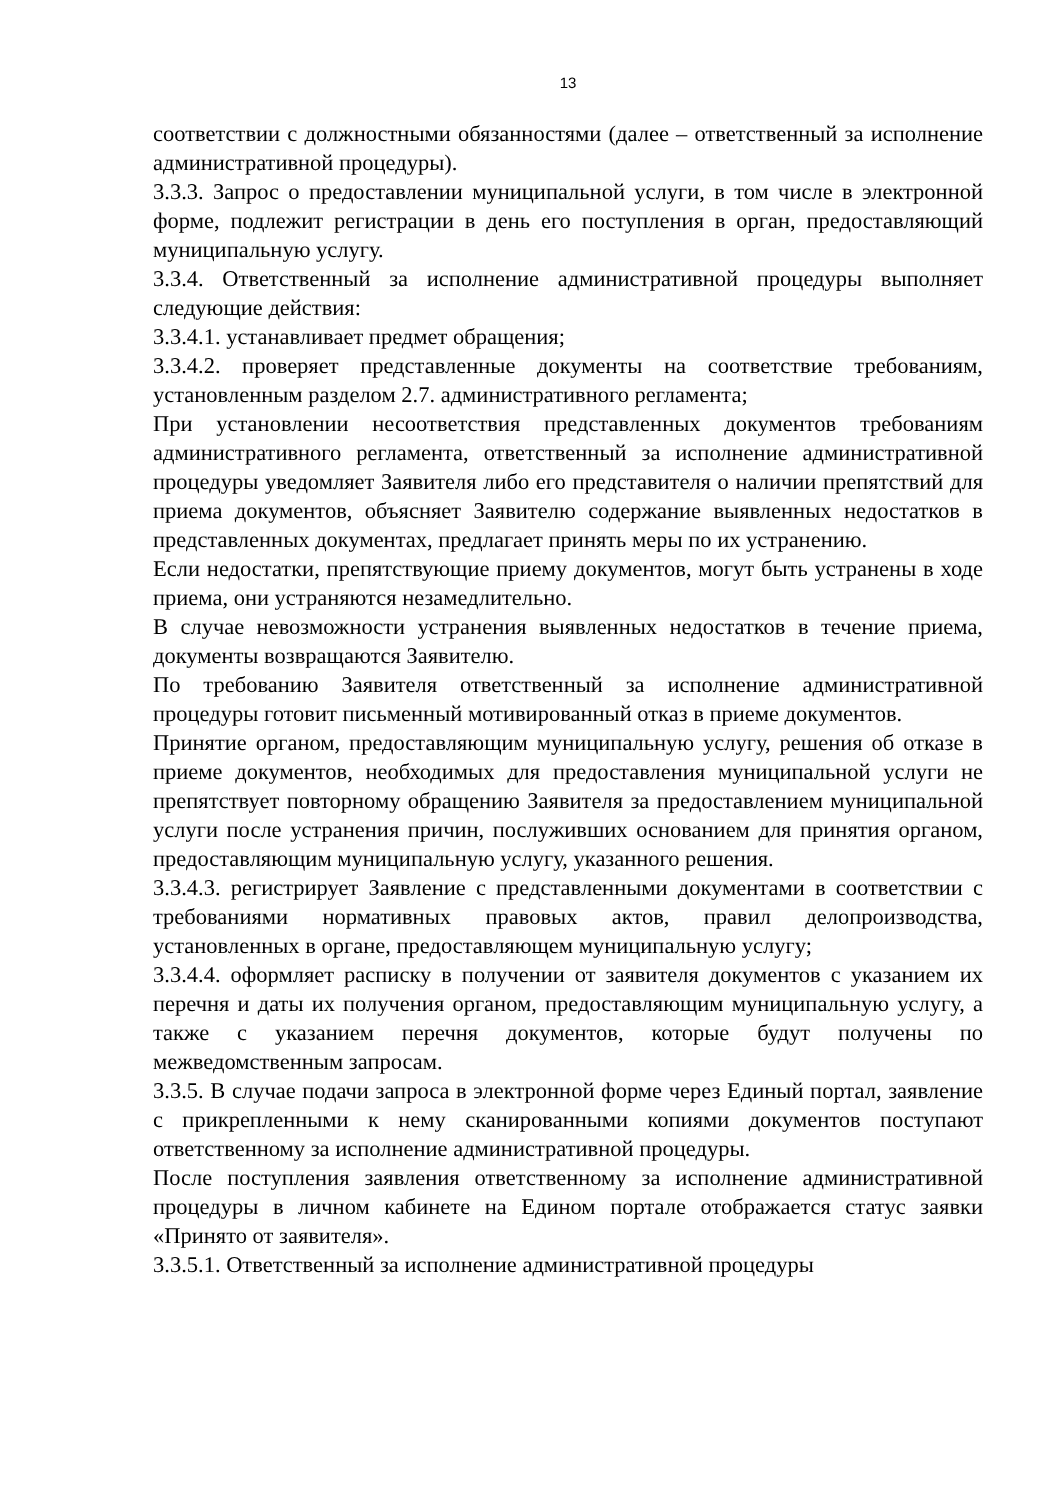13
соответствии с должностными обязанностями (далее – ответственный за исполнение административной процедуры).
3.3.3. Запрос о предоставлении муниципальной услуги, в том числе в электронной форме, подлежит регистрации в день его поступления в орган, предоставляющий муниципальную услугу.
3.3.4. Ответственный за исполнение административной процедуры выполняет следующие действия:
3.3.4.1. устанавливает предмет обращения;
3.3.4.2. проверяет представленные документы на соответствие требованиям, установленным разделом 2.7. административного регламента;
При установлении несоответствия представленных документов требованиям административного регламента, ответственный за исполнение административной процедуры уведомляет Заявителя либо его представителя о наличии препятствий для приема документов, объясняет Заявителю содержание выявленных недостатков в представленных документах, предлагает принять меры по их устранению.
Если недостатки, препятствующие приему документов, могут быть устранены в ходе приема, они устраняются незамедлительно.
В случае невозможности устранения выявленных недостатков в течение приема, документы возвращаются Заявителю.
По требованию Заявителя ответственный за исполнение административной процедуры готовит письменный мотивированный отказ в приеме документов.
Принятие органом, предоставляющим муниципальную услугу, решения об отказе в приеме документов, необходимых для предоставления муниципальной услуги не препятствует повторному обращению Заявителя за предоставлением муниципальной услуги после устранения причин, послуживших основанием для принятия органом, предоставляющим муниципальную услугу, указанного решения.
3.3.4.3. регистрирует Заявление с представленными документами в соответствии с требованиями нормативных правовых актов, правил делопроизводства, установленных в органе, предоставляющем муниципальную услугу;
3.3.4.4. оформляет расписку в получении от заявителя документов с указанием их перечня и даты их получения органом, предоставляющим муниципальную услугу, а также с указанием перечня документов, которые будут получены по межведомственным запросам.
3.3.5. В случае подачи запроса в электронной форме через Единый портал, заявление с прикрепленными к нему сканированными копиями документов поступают ответственному за исполнение административной процедуры.
После поступления заявления ответственному за исполнение административной процедуры в личном кабинете на Едином портале отображается статус заявки «Принято от заявителя».
3.3.5.1. Ответственный за исполнение административной процедуры